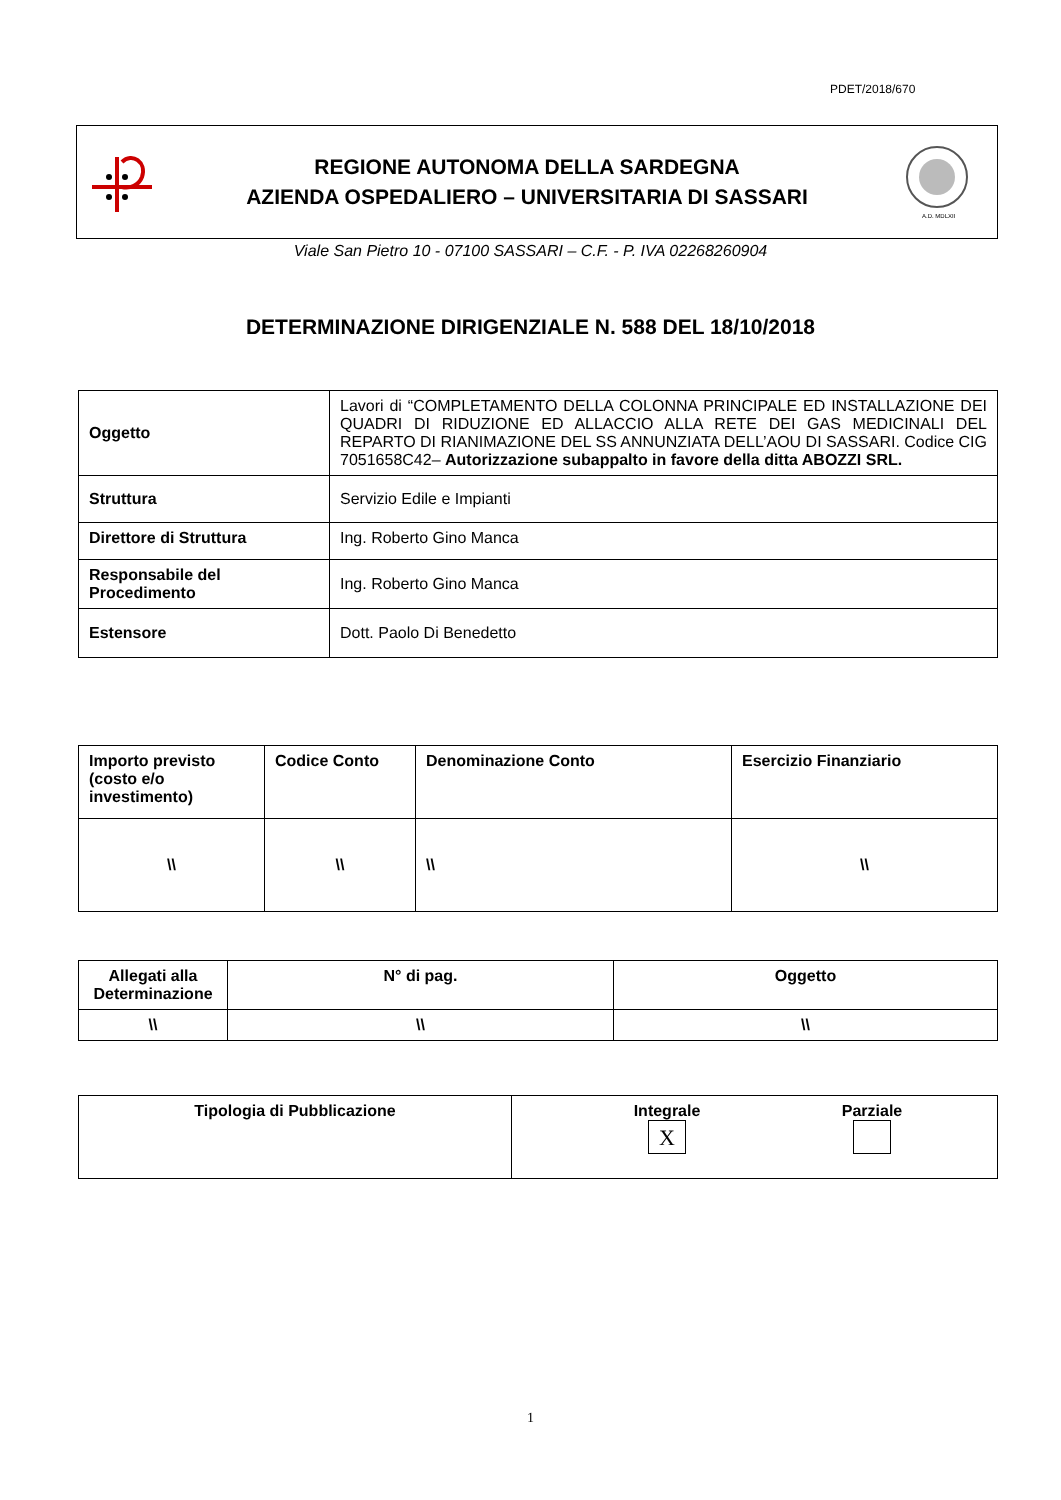PDET/2018/670
REGIONE AUTONOMA DELLA SARDEGNA
AZIENDA OSPEDALIERO – UNIVERSITARIA DI SASSARI
A.D. MDLXII
Viale San Pietro 10 - 07100 SASSARI – C.F. - P. IVA 02268260904
DETERMINAZIONE DIRIGENZIALE N. 588 DEL 18/10/2018
| Oggetto | Lavori di “COMPLETAMENTO DELLA COLONNA PRINCIPALE ED INSTALLAZIONE DEI QUADRI DI RIDUZIONE ED ALLACCIO ALLA RETE DEI GAS MEDICINALI DEL REPARTO DI RIANIMAZIONE DEL SS ANNUNZIATA DELL’AOU DI SASSARI. Codice CIG 7051658C42– Autorizzazione subappalto in favore della ditta ABOZZI SRL. |
| Struttura | Servizio Edile e Impianti |
| Direttore di Struttura | Ing. Roberto Gino Manca |
| Responsabile del Procedimento | Ing. Roberto Gino Manca |
| Estensore | Dott. Paolo Di Benedetto |
| Importo previsto (costo e/o investimento) | Codice Conto | Denominazione Conto | Esercizio Finanziario |
| --- | --- | --- | --- |
| \\ | \\ | \\ | \\ |
| Allegati alla Determinazione | N° di pag. | Oggetto |
| --- | --- | --- |
| \\ | \\ | \\ |
| Tipologia di Pubblicazione | Integrale X Parziale |
1